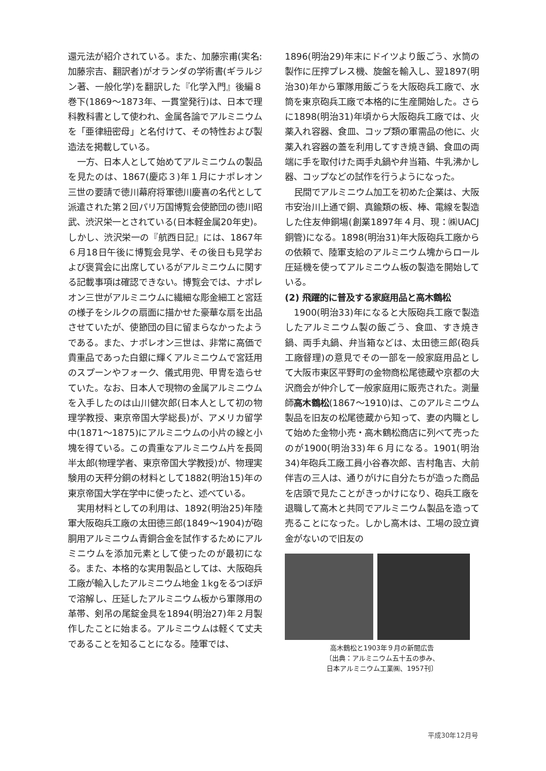還元法が紹介されている。また、加藤宗甫(実名:加藤宗吉、翻訳者)がオランダの学術書(ギラルジン著、一般化学)を翻訳した『化学入門』後編８巻下(1869～1873年、一貫堂発行)は、日本で理科教科書として使われ、金属各論でアルミニウムを「亜律紐密母」と名付けて、その特性および製造法を掲載している。
一方、日本人として始めてアルミニウムの製品を見たのは、1867(慶応３)年１月にナポレオン三世の要請で徳川幕府将軍徳川慶喜の名代として派遣された第２回パリ万国博覧会使節団の徳川昭武、渋沢栄一とされている(日本軽金属20年史)。しかし、渋沢栄一の『航西日記』には、1867年６月18日午後に博覧会見学、その後日も見学および褒賞会に出席しているがアルミニウムに関する記載事項は確認できない。博覧会では、ナポレオン三世がアルミニウムに繊細な彫金細工と宮廷の様子をシルクの扇面に描かせた豪華な扇を出品させていたが、使節団の目に留まらなかったようである。また、ナポレオン三世は、非常に高価で貴重品であった白銀に輝くアルミニウムで宮廷用のスプーンやフォーク、儀式用兜、甲冑を造らせていた。なお、日本人で現物の金属アルミニウムを入手したのは山川健次郎(日本人として初の物理学教授、東京帝国大学総長)が、アメリカ留学中(1871～1875)にアルミニウムの小片の線と小塊を得ている。この貴重なアルミニウム片を長岡半太郎(物理学者、東京帝国大学教授)が、物理実験用の天秤分銅の材料として1882(明治15)年の東京帝国大学在学中に使ったと、述べている。
実用材料としての利用は、1892(明治25)年陸軍大阪砲兵工廠の太田徳三郎(1849～1904)が砲胴用アルミニウム青銅合金を試作するためにアルミニウムを添加元素として使ったのが最初になる。また、本格的な実用製品としては、大阪砲兵工廠が輸入したアルミニウム地金１kgをるつぼ炉で溶解し、圧延したアルミニウム板から軍隊用の革帯、剣吊の尾錠金具を1894(明治27)年２月製作したことに始まる。アルミニウムは軽くて丈夫であることを知ることになる。陸軍では、
1896(明治29)年末にドイツより飯ごう、水筒の製作に圧搾プレス機、旋盤を輸入し、翌1897(明治30)年から軍隊用飯ごうを大阪砲兵工廠で、水筒を東京砲兵工廠で本格的に生産開始した。さらに1898(明治31)年頃から大阪砲兵工廠では、火薬入れ容器、食皿、コップ類の軍需品の他に、火薬入れ容器の蓋を利用してすき焼き鍋、食皿の両端に手を取付けた両手丸鍋や弁当箱、牛乳沸かし器、コップなどの試作を行うようになった。
民間でアルミニウム加工を初めた企業は、大阪市安治川上通で銅、真鍮類の板、棒、電線を製造した住友伸銅場(創業1897年４月、現：㈱UACJ銅管)になる。1898(明治31)年大阪砲兵工廠からの依頼で、陸軍支給のアルミニウム塊からロール圧延機を使ってアルミニウム板の製造を開始している。
(2) 飛躍的に普及する家庭用品と高木鶴松
1900(明治33)年になると大阪砲兵工廠で製造したアルミニウム製の飯ごう、食皿、すき焼き鍋、両手丸鍋、弁当箱などは、太田徳三郎(砲兵工廠督理)の意見でその一部を一般家庭用品として大阪市東区平野町の金物商松尾徳蔵や京都の大沢商会が仲介して一般家庭用に販売された。測量師高木鶴松(1867～1910)は、このアルミニウム製品を旧友の松尾徳蔵から知って、妻の内職として始めた金物小売・高木鶴松商店に列べて売ったのが1900(明治33)年６月になる。1901(明治34)年砲兵工廠工員小谷春次郎、吉村亀吉、大前伴吉の三人は、通りがけに自分たちが造った商品を店頭で見たことがきっかけになり、砲兵工廠を退職して高木と共同でアルミニウム製品を造って売ることになった。しかし高木は、工場の設立資金がないので旧友の
高木鶴松と1903年９月の新聞広告
〔出典：アルミニウム五十五の歩み、
日本アルミニウム工業㈱、1957刊〕
平成30年12月号